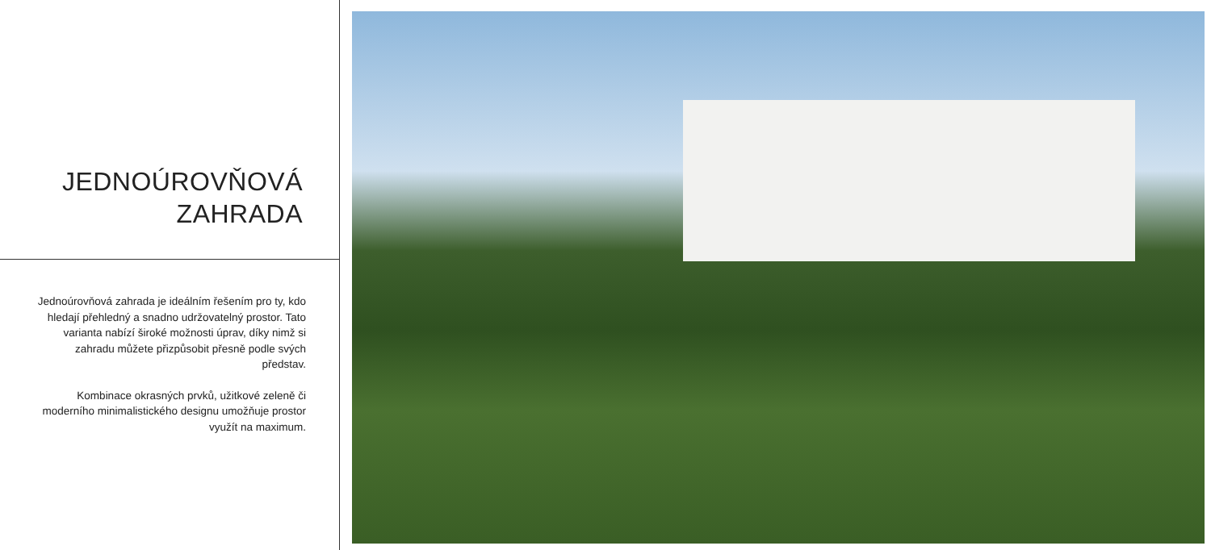JEDNOÚROVŇOVÁ
ZAHRADA
Jednoúrovňová zahrada je ideálním řešením pro ty, kdo hledají přehledný a snadno udržovatelný prostor. Tato varianta nabízí široké možnosti úprav, díky nimž si zahradu můžete přizpůsobit přesně podle svých představ.
Kombinace okrasných prvků, užitkové zeleně či moderního minimalistického designu umožňuje prostor využít na maximum.